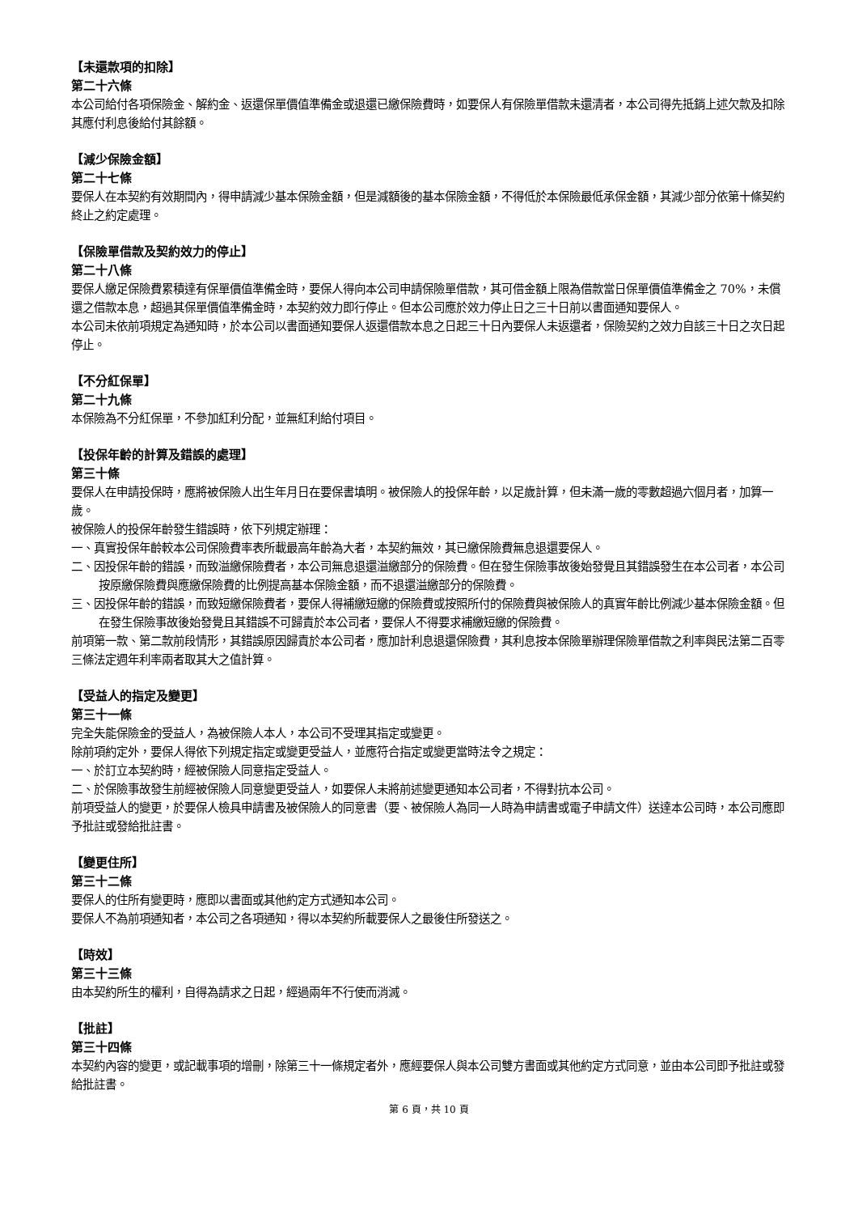【未還款項的扣除】
第二十六條
本公司給付各項保險金、解約金、返還保單價值準備金或退還已繳保險費時，如要保人有保險單借款未還清者，本公司得先抵銷上述欠款及扣除其應付利息後給付其餘額。
【減少保險金額】
第二十七條
要保人在本契約有效期間內，得申請減少基本保險金額，但是減額後的基本保險金額，不得低於本保險最低承保金額，其減少部分依第十條契約終止之約定處理。
【保險單借款及契約效力的停止】
第二十八條
要保人繳足保險費累積達有保單價值準備金時，要保人得向本公司申請保險單借款，其可借金額上限為借款當日保單價值準備金之 70%，未償還之借款本息，超過其保單價值準備金時，本契約效力即行停止。但本公司應於效力停止日之三十日前以書面通知要保人。
本公司未依前項規定為通知時，於本公司以書面通知要保人返還借款本息之日起三十日內要保人未返還者，保險契約之效力自該三十日之次日起停止。
【不分紅保單】
第二十九條
本保險為不分紅保單，不參加紅利分配，並無紅利給付項目。
【投保年齡的計算及錯誤的處理】
第三十條
要保人在申請投保時，應將被保險人出生年月日在要保書填明。被保險人的投保年齡，以足歲計算，但未滿一歲的零數超過六個月者，加算一歲。
被保險人的投保年齡發生錯誤時，依下列規定辦理：
一、真實投保年齡較本公司保險費率表所載最高年齡為大者，本契約無效，其已繳保險費無息退還要保人。
二、因投保年齡的錯誤，而致溢繳保險費者，本公司無息退還溢繳部分的保險費。但在發生保險事故後始發覺且其錯誤發生在本公司者，本公司按原繳保險費與應繳保險費的比例提高基本保險金額，而不退還溢繳部分的保險費。
三、因投保年齡的錯誤，而致短繳保險費者，要保人得補繳短繳的保險費或按照所付的保險費與被保險人的真實年齡比例減少基本保險金額。但在發生保險事故後始發覺且其錯誤不可歸責於本公司者，要保人不得要求補繳短繳的保險費。
前項第一款、第二款前段情形，其錯誤原因歸責於本公司者，應加計利息退還保險費，其利息按本保險單辦理保險單借款之利率與民法第二百零三條法定週年利率兩者取其大之值計算。
【受益人的指定及變更】
第三十一條
完全失能保險金的受益人，為被保險人本人，本公司不受理其指定或變更。
除前項約定外，要保人得依下列規定指定或變更受益人，並應符合指定或變更當時法令之規定：
一、於訂立本契約時，經被保險人同意指定受益人。
二、於保險事故發生前經被保險人同意變更受益人，如要保人未將前述變更通知本公司者，不得對抗本公司。
前項受益人的變更，於要保人檢具申請書及被保險人的同意書（要、被保險人為同一人時為申請書或電子申請文件）送達本公司時，本公司應即予批註或發給批註書。
【變更住所】
第三十二條
要保人的住所有變更時，應即以書面或其他約定方式通知本公司。
要保人不為前項通知者，本公司之各項通知，得以本契約所載要保人之最後住所發送之。
【時效】
第三十三條
由本契約所生的權利，自得為請求之日起，經過兩年不行使而消滅。
【批註】
第三十四條
本契約內容的變更，或記載事項的增刪，除第三十一條規定者外，應經要保人與本公司雙方書面或其他約定方式同意，並由本公司即予批註或發給批註書。
第 6 頁，共 10 頁